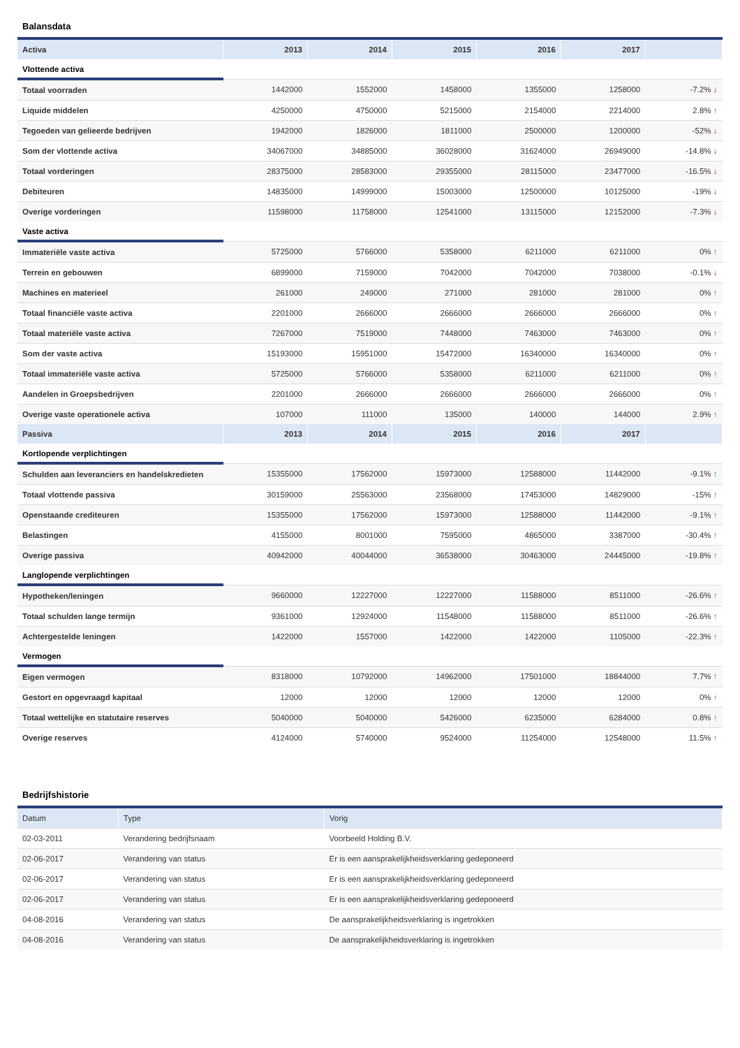Balansdata
| Activa | 2013 | 2014 | 2015 | 2016 | 2017 | |
| --- | --- | --- | --- | --- | --- | --- |
| Vlottende activa | | | | | | |
| Totaal voorraden | 1442000 | 1552000 | 1458000 | 1355000 | 1258000 | -7.2% ↓ |
| Liquide middelen | 4250000 | 4750000 | 5215000 | 2154000 | 2214000 | 2.8% ↑ |
| Tegoeden van gelieerde bedrijven | 1942000 | 1826000 | 1811000 | 2500000 | 1200000 | -52% ↓ |
| Som der vlottende activa | 34067000 | 34885000 | 36028000 | 31624000 | 26949000 | -14.8% ↓ |
| Totaal vorderingen | 28375000 | 28583000 | 29355000 | 28115000 | 23477000 | -16.5% ↓ |
| Debiteuren | 14835000 | 14999000 | 15003000 | 12500000 | 10125000 | -19% ↓ |
| Overige vorderingen | 11598000 | 11758000 | 12541000 | 13115000 | 12152000 | -7.3% ↓ |
| Vaste activa | | | | | | |
| Immateriële vaste activa | 5725000 | 5766000 | 5358000 | 6211000 | 6211000 | 0% ↑ |
| Terrein en gebouwen | 6899000 | 7159000 | 7042000 | 7042000 | 7038000 | -0.1% ↓ |
| Machines en materieel | 261000 | 249000 | 271000 | 281000 | 281000 | 0% ↑ |
| Totaal financiële vaste activa | 2201000 | 2666000 | 2666000 | 2666000 | 2666000 | 0% ↑ |
| Totaal materiële vaste activa | 7267000 | 7519000 | 7448000 | 7463000 | 7463000 | 0% ↑ |
| Som der vaste activa | 15193000 | 15951000 | 15472000 | 16340000 | 16340000 | 0% ↑ |
| Totaal immateriële vaste activa | 5725000 | 5766000 | 5358000 | 6211000 | 6211000 | 0% ↑ |
| Aandelen in Groepsbedrijven | 2201000 | 2666000 | 2666000 | 2666000 | 2666000 | 0% ↑ |
| Overige vaste operationele activa | 107000 | 111000 | 135000 | 140000 | 144000 | 2.9% ↑ |
| Passiva | 2013 | 2014 | 2015 | 2016 | 2017 | |
| Kortlopende verplichtingen | | | | | | |
| Schulden aan leveranciers en handelskredieten | 15355000 | 17562000 | 15973000 | 12588000 | 11442000 | -9.1% ↑ |
| Totaal vlottende passiva | 30159000 | 25563000 | 23568000 | 17453000 | 14829000 | -15% ↑ |
| Openstaande crediteuren | 15355000 | 17562000 | 15973000 | 12588000 | 11442000 | -9.1% ↑ |
| Belastingen | 4155000 | 8001000 | 7595000 | 4865000 | 3387000 | -30.4% ↑ |
| Overige passiva | 40942000 | 40044000 | 36538000 | 30463000 | 24445000 | -19.8% ↑ |
| Langlopende verplichtingen | | | | | | |
| Hypotheken/leningen | 9660000 | 12227000 | 12227000 | 11588000 | 8511000 | -26.6% ↑ |
| Totaal schulden lange termijn | 9361000 | 12924000 | 11548000 | 11588000 | 8511000 | -26.6% ↑ |
| Achtergestelde leningen | 1422000 | 1557000 | 1422000 | 1422000 | 1105000 | -22.3% ↑ |
| Vermogen | | | | | | |
| Eigen vermogen | 8318000 | 10792000 | 14962000 | 17501000 | 18844000 | 7.7% ↑ |
| Gestort en opgevraagd kapitaal | 12000 | 12000 | 12000 | 12000 | 12000 | 0% ↑ |
| Totaal wettelijke en statutaire reserves | 5040000 | 5040000 | 5426000 | 6235000 | 6284000 | 0.8% ↑ |
| Overige reserves | 4124000 | 5740000 | 9524000 | 11254000 | 12548000 | 11.5% ↑ |
Bedrijfshistorie
| Datum | Type | Vorig |
| --- | --- | --- |
| 02-03-2011 | Verandering bedrijfsnaam | Voorbeeld Holding B.V. |
| 02-06-2017 | Verandering van status | Er is een aansprakelijkheidsverklaring gedeponeerd |
| 02-06-2017 | Verandering van status | Er is een aansprakelijkheidsverklaring gedeponeerd |
| 02-06-2017 | Verandering van status | Er is een aansprakelijkheidsverklaring gedeponeerd |
| 04-08-2016 | Verandering van status | De aansprakelijkheidsverklaring is ingetrokken |
| 04-08-2016 | Verandering van status | De aansprakelijkheidsverklaring is ingetrokken |